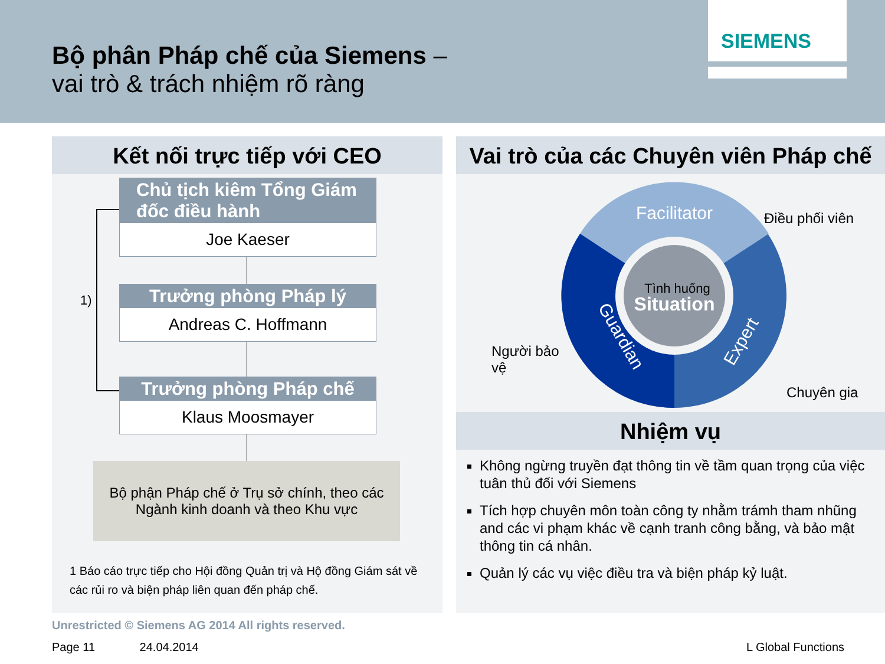Bộ phân Pháp chế của Siemens –
vai trò & trách nhiệm rõ ràng
SIEMENS
Kết nối trực tiếp với CEO
1)
Chủ tịch kiêm Tổng Giám đốc điều hành
Joe Kaeser
Trưởng phòng Pháp lý
Andreas C. Hoffmann
Trưởng phòng Pháp chế
Klaus Moosmayer
Bộ phận Pháp chế ở Trụ sở chính, theo các Ngành kinh doanh và theo Khu vực
1 Báo cáo trực tiếp cho Hội đồng Quản trị và Hộ đồng Giám sát về các rủi ro và biện pháp liên quan đến pháp chế.
Vai trò của các Chuyên viên Pháp chế
Facilitator
Guardian
Expert
Tình huống
Situation
Điều phối viên
Người bảo
vệ
Chuyên gia
Nhiệm vụ
Không ngừng truyền đạt thông tin về tầm quan trọng của việc tuân thủ đối với Siemens
Tích hợp chuyên môn toàn công ty nhằm trámh tham nhũng and các vi phạm khác về cạnh tranh công bằng, và bảo mật thông tin cá nhân.
Quản lý các vụ việc điều tra và biện pháp kỷ luật.
Unrestricted © Siemens AG 2014 All rights reserved.
Page 11 24.04.2014 L Global Functions